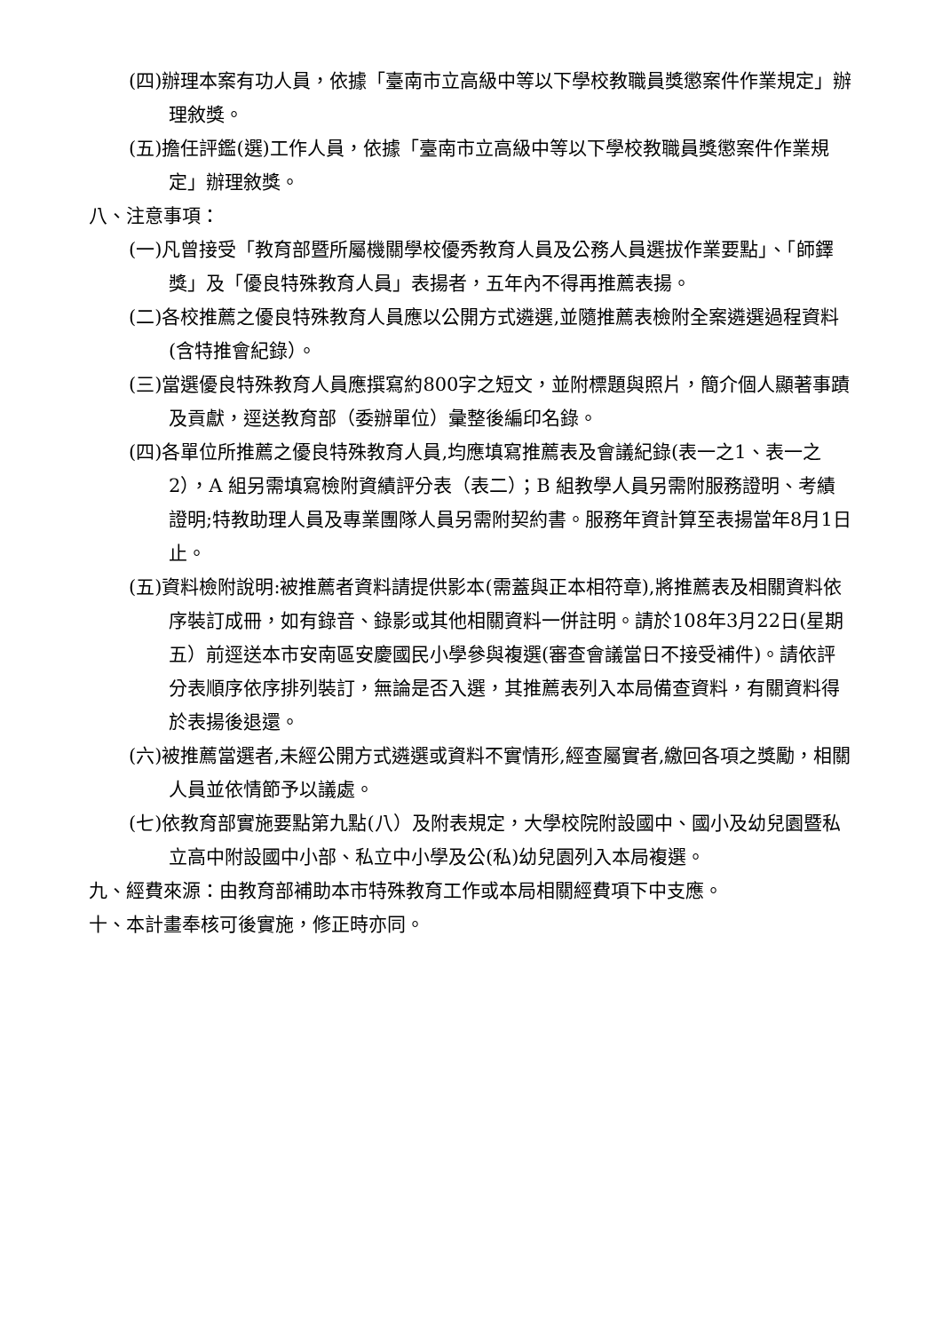(四)辦理本案有功人員，依據「臺南市立高級中等以下學校教職員獎懲案件作業規定」辦理敘獎。
(五)擔任評鑑(選)工作人員，依據「臺南市立高級中等以下學校教職員獎懲案件作業規定」辦理敘獎。
八、注意事項：
(一)凡曾接受「教育部暨所屬機關學校優秀教育人員及公務人員選拔作業要點」、「師鐸獎」及「優良特殊教育人員」表揚者，五年內不得再推薦表揚。
(二)各校推薦之優良特殊教育人員應以公開方式遴選,並隨推薦表檢附全案遴選過程資料(含特推會紀錄）。
(三)當選優良特殊教育人員應撰寫約800字之短文，並附標題與照片，簡介個人顯著事蹟及貢獻，逕送教育部（委辦單位）彙整後編印名錄。
(四)各單位所推薦之優良特殊教育人員,均應填寫推薦表及會議紀錄(表一之1、表一之2），A 組另需填寫檢附資績評分表（表二）；B 組教學人員另需附服務證明、考績證明;特教助理人員及專業團隊人員另需附契約書。服務年資計算至表揚當年8月1日止。
(五)資料檢附說明:被推薦者資料請提供影本(需蓋與正本相符章),將推薦表及相關資料依序裝訂成冊，如有錄音、錄影或其他相關資料一併註明。請於108年3月22日(星期五）前逕送本市安南區安慶國民小學參與複選(審查會議當日不接受補件)。請依評分表順序依序排列裝訂，無論是否入選，其推薦表列入本局備查資料，有關資料得於表揚後退還。
(六)被推薦當選者,未經公開方式遴選或資料不實情形,經查屬實者,繳回各項之獎勵，相關人員並依情節予以議處。
(七)依教育部實施要點第九點(八）及附表規定，大學校院附設國中、國小及幼兒園暨私立高中附設國中小部、私立中小學及公(私)幼兒園列入本局複選。
九、經費來源：由教育部補助本市特殊教育工作或本局相關經費項下中支應。
十、本計畫奉核可後實施，修正時亦同。